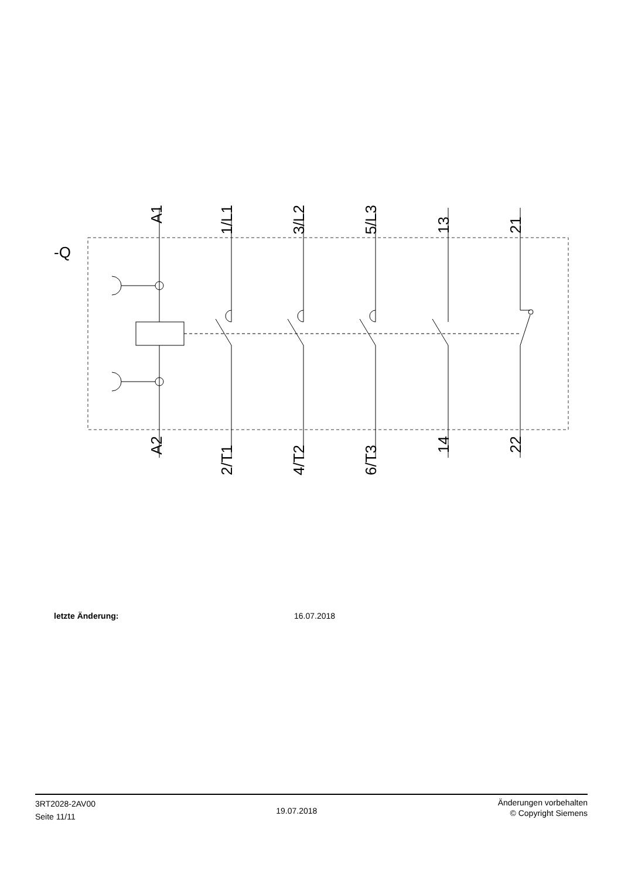-Q
A1
1/L1
3/L2
5/L3
13
21
A2
2/T1
4/T2
6/T3
14
22
letzte Änderung: 16.07.2018
3RT2028-2AV00
Seite 11/11
19.07.2018
Änderungen vorbehalten
© Copyright Siemens